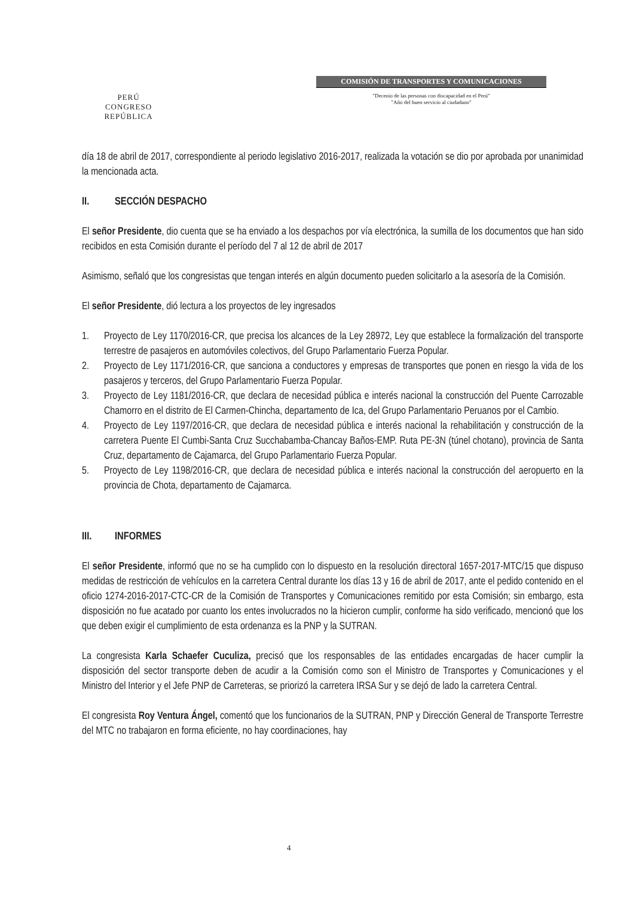PERÚ
CONGRESO
REPÚBLICA
COMISIÓN DE TRANSPORTES Y COMUNICACIONES
"Decenio de las personas con discapacidad en el Perú"
"Año del buen servicio al ciudadano"
día 18 de abril de 2017, correspondiente al periodo legislativo 2016-2017, realizada la votación se dio por aprobada por unanimidad la mencionada acta.
II. SECCIÓN DESPACHO
El señor Presidente, dio cuenta que se ha enviado a los despachos por vía electrónica, la sumilla de los documentos que han sido recibidos en esta Comisión durante el período del 7 al 12 de abril de 2017
Asimismo, señaló que los congresistas que tengan interés en algún documento pueden solicitarlo a la asesoría de la Comisión.
El señor Presidente, dió lectura a los proyectos de ley ingresados
1. Proyecto de Ley 1170/2016-CR, que precisa los alcances de la Ley 28972, Ley que establece la formalización del transporte terrestre de pasajeros en automóviles colectivos, del Grupo Parlamentario Fuerza Popular.
2. Proyecto de Ley 1171/2016-CR, que sanciona a conductores y empresas de transportes que ponen en riesgo la vida de los pasajeros y terceros, del Grupo Parlamentario Fuerza Popular.
3. Proyecto de Ley 1181/2016-CR, que declara de necesidad pública e interés nacional la construcción del Puente Carrozable Chamorro en el distrito de El Carmen-Chincha, departamento de Ica, del Grupo Parlamentario Peruanos por el Cambio.
4. Proyecto de Ley 1197/2016-CR, que declara de necesidad pública e interés nacional la rehabilitación y construcción de la carretera Puente El Cumbi-Santa Cruz Succhabamba-Chancay Baños-EMP. Ruta PE-3N (túnel chotano), provincia de Santa Cruz, departamento de Cajamarca, del Grupo Parlamentario Fuerza Popular.
5. Proyecto de Ley 1198/2016-CR, que declara de necesidad pública e interés nacional la construcción del aeropuerto en la provincia de Chota, departamento de Cajamarca.
III. INFORMES
El señor Presidente, informó que no se ha cumplido con lo dispuesto en la resolución directoral 1657-2017-MTC/15 que dispuso medidas de restricción de vehículos en la carretera Central durante los días 13 y 16 de abril de 2017, ante el pedido contenido en el oficio 1274-2016-2017-CTC-CR de la Comisión de Transportes y Comunicaciones remitido por esta Comisión; sin embargo, esta disposición no fue acatado por cuanto los entes involucrados no la hicieron cumplir, conforme ha sido verificado, mencionó que los que deben exigir el cumplimiento de esta ordenanza es la PNP y la SUTRAN.
La congresista Karla Schaefer Cuculiza, precisó que los responsables de las entidades encargadas de hacer cumplir la disposición del sector transporte deben de acudir a la Comisión como son el Ministro de Transportes y Comunicaciones y el Ministro del Interior y el Jefe PNP de Carreteras, se priorizó la carretera IRSA Sur y se dejó de lado la carretera Central.
El congresista Roy Ventura Ángel, comentó que los funcionarios de la SUTRAN, PNP y Dirección General de Transporte Terrestre del MTC no trabajaron en forma eficiente, no hay coordinaciones, hay
4